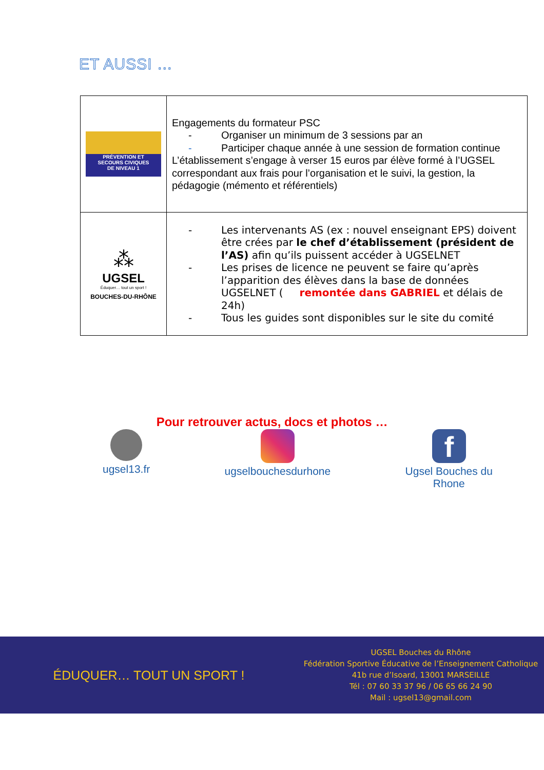ET AUSSI …
| PRÉVENTION ET SECOURS CIVIQUES DE NIVEAU 1 | Engagements du formateur PSC - Organiser un minimum de 3 sessions par an - Participer chaque année à une session de formation continue L’établissement s’engage à verser 15 euros par élève formé à l’UGSEL correspondant aux frais pour l’organisation et le suivi, la gestion, la pédagogie (mémento et référentiels) |
| ⁂ UGSEL Éduquer… tout un sport ! BOUCHES-DU-RHÔNE | - Les intervenants AS (ex : nouvel enseignant EPS) doivent être crées par le chef d’établissement (président de l’AS) afin qu’ils puissent accéder à UGSELNET - Les prises de licence ne peuvent se faire qu’après l’apparition des élèves dans la base de données UGSELNET ( remontée dans GABRIEL et délais de 24h) - Tous les guides sont disponibles sur le site du comité |
Pour retrouver actus, docs et photos …
ugsel13.fr ugselbouchesdurhone
f
Ugsel Bouches du
Rhone
ÉDUQUER… TOUT UN SPORT !
UGSEL Bouches du Rhône
Fédération Sportive Éducative de l’Enseignement Catholique
41b rue d’Isoard, 13001 MARSEILLE
Tél : 07 60 33 37 96 / 06 65 66 24 90
Mail : ugsel13@gmail.com